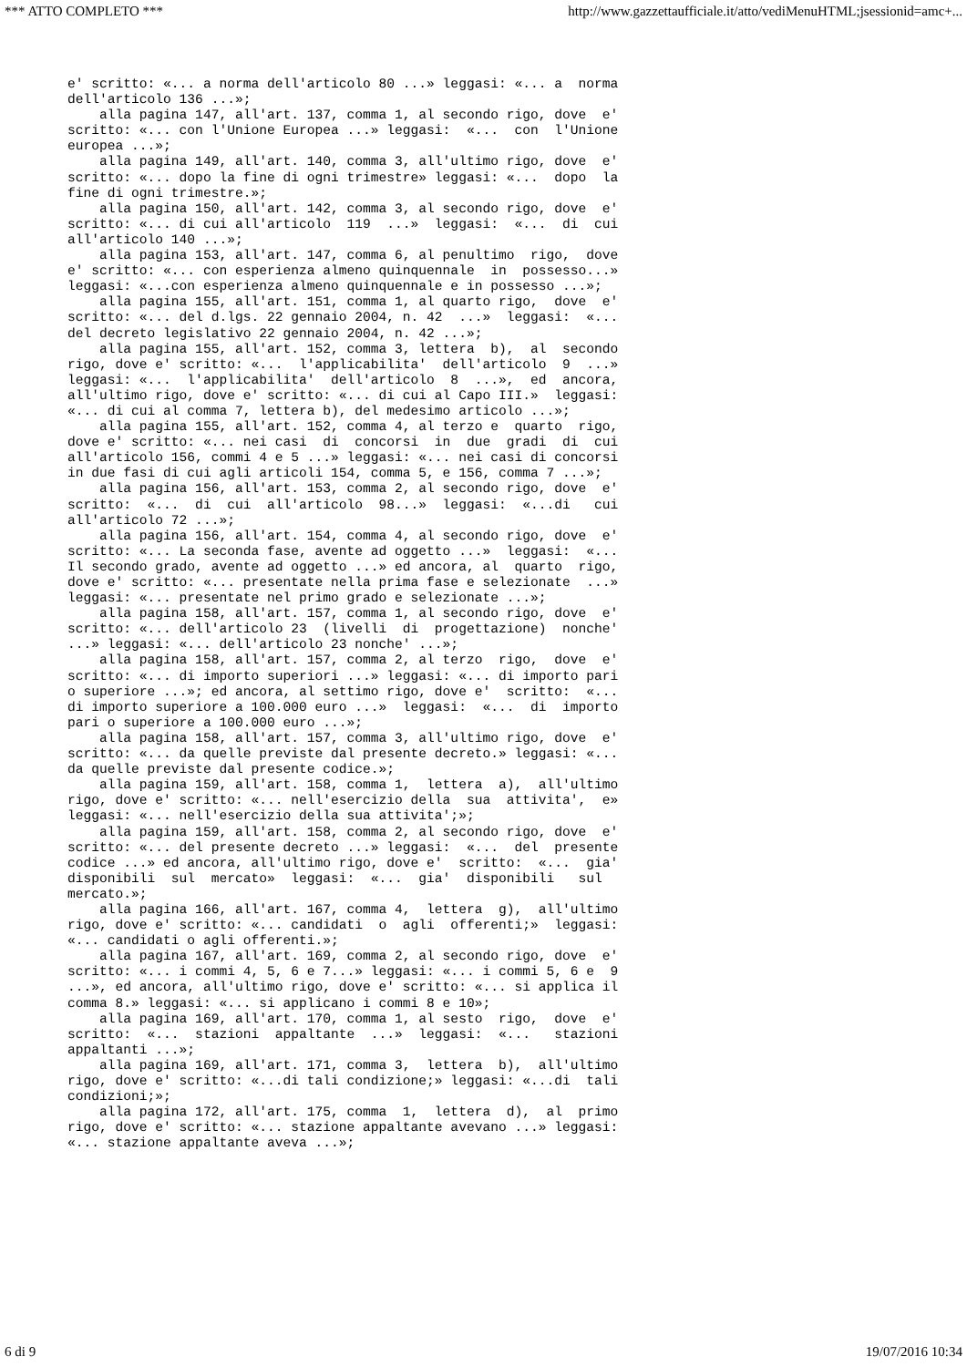*** ATTO COMPLETO *** http://www.gazzettaufficiale.it/atto/vediMenuHTML;jsessionid=amc+...
e' scritto: «... a norma dell'articolo 80 ...» leggasi: «... a  norma
dell'articolo 136 ...»;
    alla pagina 147, all'art. 137, comma 1, al secondo rigo, dove  e'
scritto: «... con l'Unione Europea ...» leggasi:  «...  con  l'Unione
europea ...»;
    alla pagina 149, all'art. 140, comma 3, all'ultimo rigo, dove  e'
scritto: «... dopo la fine di ogni trimestre» leggasi: «...  dopo  la
fine di ogni trimestre.»;
    alla pagina 150, all'art. 142, comma 3, al secondo rigo, dove  e'
scritto: «... di cui all'articolo  119  ...»  leggasi:  «...  di  cui
all'articolo 140 ...»;
    alla pagina 153, all'art. 147, comma 6, al penultimo  rigo,  dove
e' scritto: «... con esperienza almeno quinquennale  in  possesso...»
leggasi: «...con esperienza almeno quinquennale e in possesso ...»;
    alla pagina 155, all'art. 151, comma 1, al quarto rigo,  dove  e'
scritto: «... del d.lgs. 22 gennaio 2004, n. 42  ...»  leggasi:  «...
del decreto legislativo 22 gennaio 2004, n. 42 ...»;
    alla pagina 155, all'art. 152, comma 3, lettera  b),  al  secondo
rigo, dove e' scritto: «...  l'applicabilita'  dell'articolo  9  ...»
leggasi: «...  l'applicabilita'  dell'articolo  8  ...»,  ed  ancora,
all'ultimo rigo, dove e' scritto: «... di cui al Capo III.»  leggasi:
«... di cui al comma 7, lettera b), del medesimo articolo ...»;
    alla pagina 155, all'art. 152, comma 4, al terzo e  quarto  rigo,
dove e' scritto: «... nei casi  di  concorsi  in  due  gradi  di  cui
all'articolo 156, commi 4 e 5 ...» leggasi: «... nei casi di concorsi
in due fasi di cui agli articoli 154, comma 5, e 156, comma 7 ...»;
    alla pagina 156, all'art. 153, comma 2, al secondo rigo, dove  e'
scritto:  «...  di  cui  all'articolo  98...»  leggasi:  «...di   cui
all'articolo 72 ...»;
    alla pagina 156, all'art. 154, comma 4, al secondo rigo, dove  e'
scritto: «... La seconda fase, avente ad oggetto ...»  leggasi:  «...
Il secondo grado, avente ad oggetto ...» ed ancora, al  quarto  rigo,
dove e' scritto: «... presentate nella prima fase e selezionate  ...»
leggasi: «... presentate nel primo grado e selezionate ...»;
    alla pagina 158, all'art. 157, comma 1, al secondo rigo, dove  e'
scritto: «... dell'articolo 23  (livelli  di  progettazione)  nonche'
...» leggasi: «... dell'articolo 23 nonche' ...»;
    alla pagina 158, all'art. 157, comma 2, al terzo  rigo,  dove  e'
scritto: «... di importo superiori ...» leggasi: «... di importo pari
o superiore ...»; ed ancora, al settimo rigo, dove e'  scritto:  «...
di importo superiore a 100.000 euro ...»  leggasi:  «...  di  importo
pari o superiore a 100.000 euro ...»;
    alla pagina 158, all'art. 157, comma 3, all'ultimo rigo, dove  e'
scritto: «... da quelle previste dal presente decreto.» leggasi: «...
da quelle previste dal presente codice.»;
    alla pagina 159, all'art. 158, comma 1,  lettera  a),  all'ultimo
rigo, dove e' scritto: «... nell'esercizio della  sua  attivita',  e»
leggasi: «... nell'esercizio della sua attivita';»;
    alla pagina 159, all'art. 158, comma 2, al secondo rigo, dove  e'
scritto: «... del presente decreto ...» leggasi:  «...  del  presente
codice ...» ed ancora, all'ultimo rigo, dove e'  scritto:  «...  gia'
disponibili  sul  mercato»  leggasi:  «...  gia'  disponibili   sul
mercato.»;
    alla pagina 166, all'art. 167, comma 4,  lettera  g),  all'ultimo
rigo, dove e' scritto: «... candidati  o  agli  offerenti;»  leggasi:
«... candidati o agli offerenti.»;
    alla pagina 167, all'art. 169, comma 2, al secondo rigo, dove  e'
scritto: «... i commi 4, 5, 6 e 7...» leggasi: «... i commi 5, 6 e  9
...», ed ancora, all'ultimo rigo, dove e' scritto: «... si applica il
comma 8.» leggasi: «... si applicano i commi 8 e 10»;
    alla pagina 169, all'art. 170, comma 1, al sesto  rigo,  dove  e'
scritto:  «...  stazioni  appaltante  ...»  leggasi:  «...   stazioni
appaltanti ...»;
    alla pagina 169, all'art. 171, comma 3,  lettera  b),  all'ultimo
rigo, dove e' scritto: «...di tali condizione;» leggasi: «...di  tali
condizioni;»;
    alla pagina 172, all'art. 175, comma  1,  lettera  d),  al  primo
rigo, dove e' scritto: «... stazione appaltante avevano ...» leggasi:
«... stazione appaltante aveva ...»;
6 di 9 19/07/2016 10:34